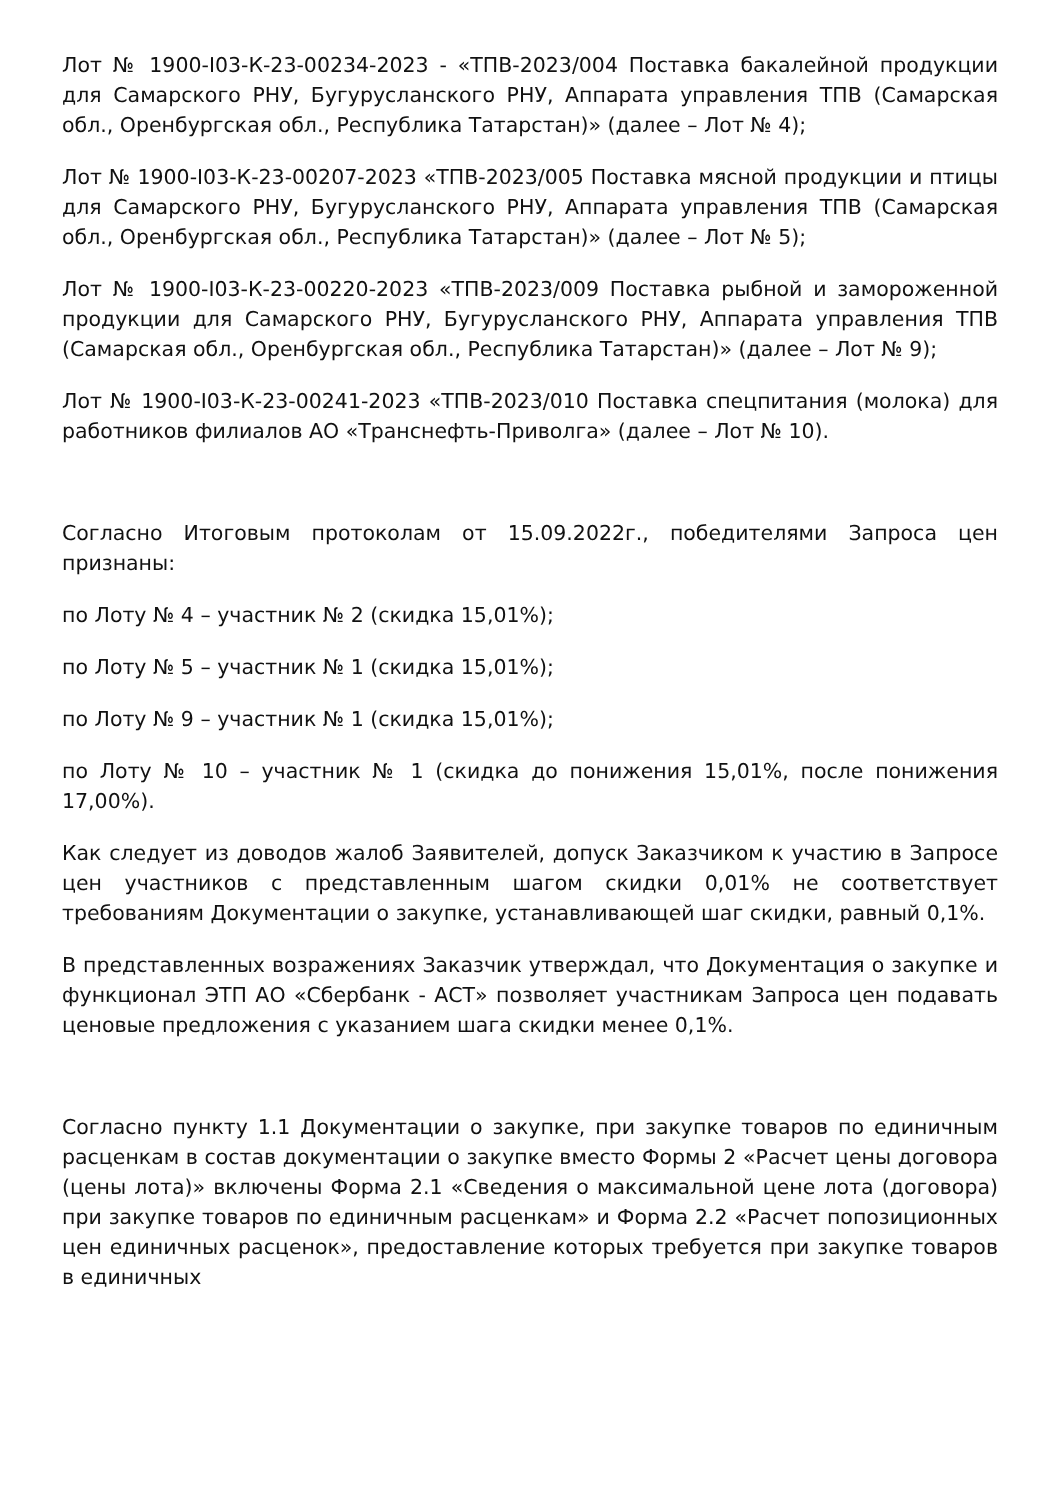Лот № 1900-I03-К-23-00234-2023 - «ТПВ-2023/004 Поставка бакалейной продукции для Самарского РНУ, Бугурусланского РНУ, Аппарата управления ТПВ (Самарская обл., Оренбургская обл., Республика Татарстан)» (далее – Лот № 4);
Лот № 1900-I03-К-23-00207-2023 «ТПВ-2023/005 Поставка мясной продукции и птицы для Самарского РНУ, Бугурусланского РНУ, Аппарата управления ТПВ (Самарская обл., Оренбургская обл., Республика Татарстан)» (далее – Лот № 5);
Лот № 1900-I03-К-23-00220-2023 «ТПВ-2023/009 Поставка рыбной и замороженной продукции для Самарского РНУ, Бугурусланского РНУ, Аппарата управления ТПВ (Самарская обл., Оренбургская обл., Республика Татарстан)» (далее – Лот № 9);
Лот № 1900-I03-К-23-00241-2023 «ТПВ-2023/010 Поставка спецпитания (молока) для работников филиалов АО «Транснефть-Приволга» (далее – Лот № 10).
Согласно Итоговым протоколам от 15.09.2022г., победителями Запроса цен признаны:
по Лоту № 4 – участник № 2 (скидка 15,01%);
по Лоту № 5 – участник № 1 (скидка 15,01%);
по Лоту № 9 – участник № 1 (скидка 15,01%);
по Лоту № 10 – участник № 1 (скидка до понижения 15,01%, после понижения 17,00%).
Как следует из доводов жалоб Заявителей, допуск Заказчиком к участию в Запросе цен участников с представленным шагом скидки 0,01% не соответствует требованиям Документации о закупке, устанавливающей шаг скидки, равный 0,1%.
В представленных возражениях Заказчик утверждал, что Документация о закупке и функционал ЭТП АО «Сбербанк - АСТ» позволяет участникам Запроса цен подавать ценовые предложения с указанием шага скидки менее 0,1%.
Согласно пункту 1.1 Документации о закупке, при закупке товаров по единичным расценкам в состав документации о закупке вместо Формы 2 «Расчет цены договора (цены лота)» включены Форма 2.1 «Сведения о максимальной цене лота (договора) при закупке товаров по единичным расценкам» и Форма 2.2 «Расчет попозиционных цен единичных расценок», предоставление которых требуется при закупке товаров в единичных